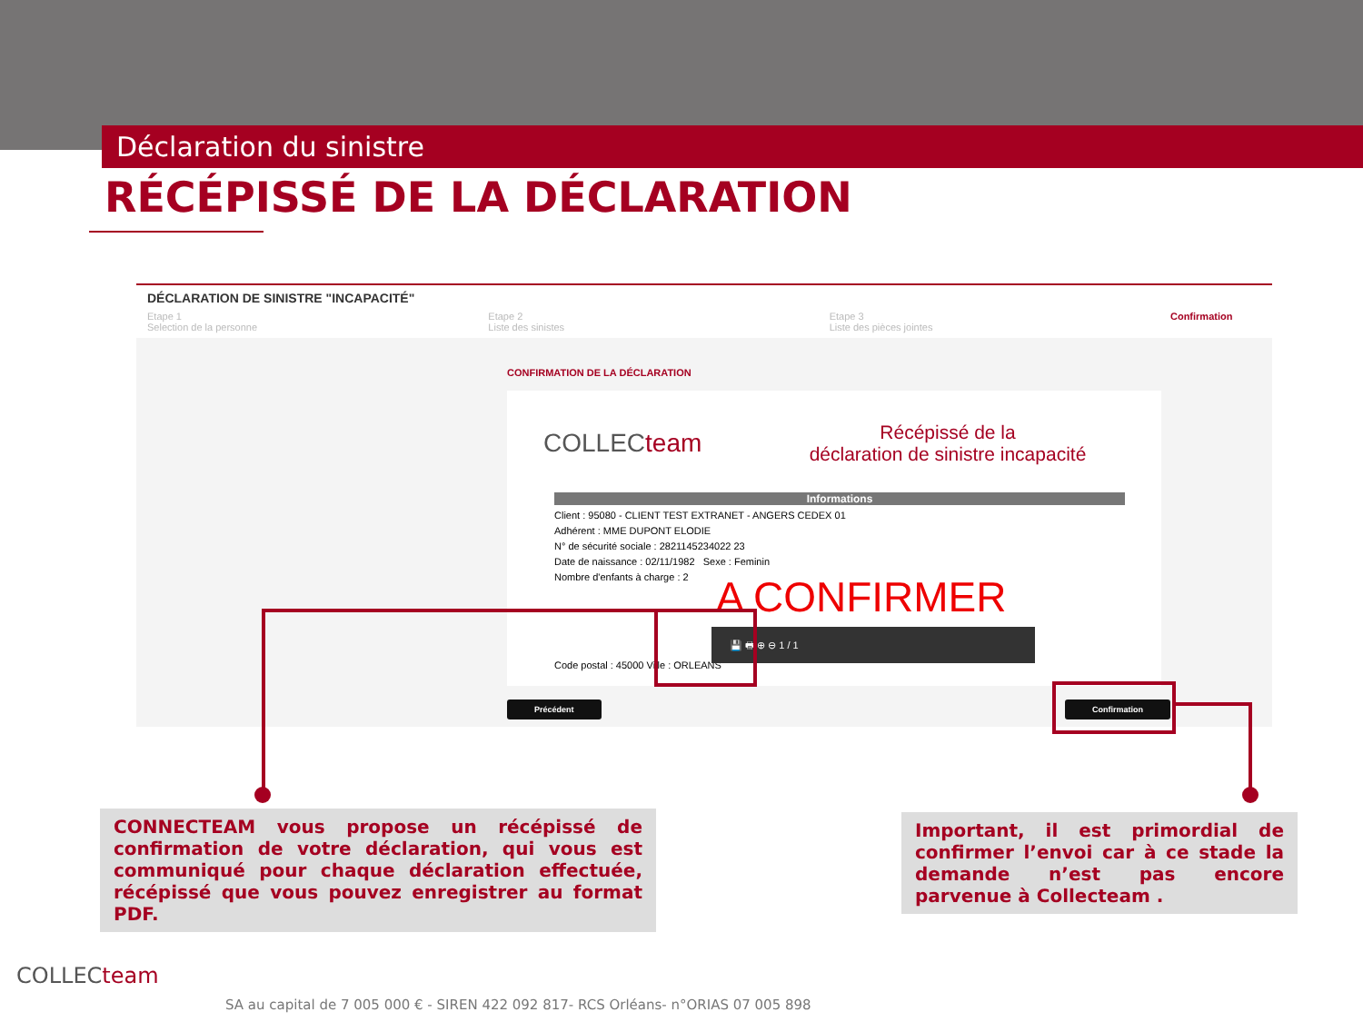Déclaration du sinistre
RÉCÉPISSÉ DE LA DÉCLARATION
DÉCLARATION DE SINISTRE "INCAPACITÉ"
Etape 1
Selection de la personne
Etape 2
Liste des sinistes
Etape 3
Liste des pièces jointes
Confirmation
CONFIRMATION DE LA DÉCLARATION
COLLECteam
Récépissé de la
déclaration de sinistre incapacité
Informations
Client : 95080 - CLIENT TEST EXTRANET - ANGERS CEDEX 01
Adhérent : MME DUPONT ELODIE
N° de sécurité sociale : 2821145234022 23
Date de naissance : 02/11/1982 Sexe : Feminin
Nombre d'enfants à charge : 2
Code postal : 45000 Ville : ORLEANS
A CONFIRMER
💾 🖶 ⊕ ⊖ 1 / 1
Précédent Confirmation
CONNECTEAM vous propose un récépissé de confirmation de votre déclaration, qui vous est communiqué pour chaque déclaration effectuée, récépissé que vous pouvez enregistrer au format PDF.
Important, il est primordial de confirmer l’envoi car à ce stade la demande n’est pas encore parvenue à Collecteam .
COLLECteam
SA au capital de 7 005 000 € - SIREN 422 092 817- RCS Orléans- n°ORIAS 07 005 898